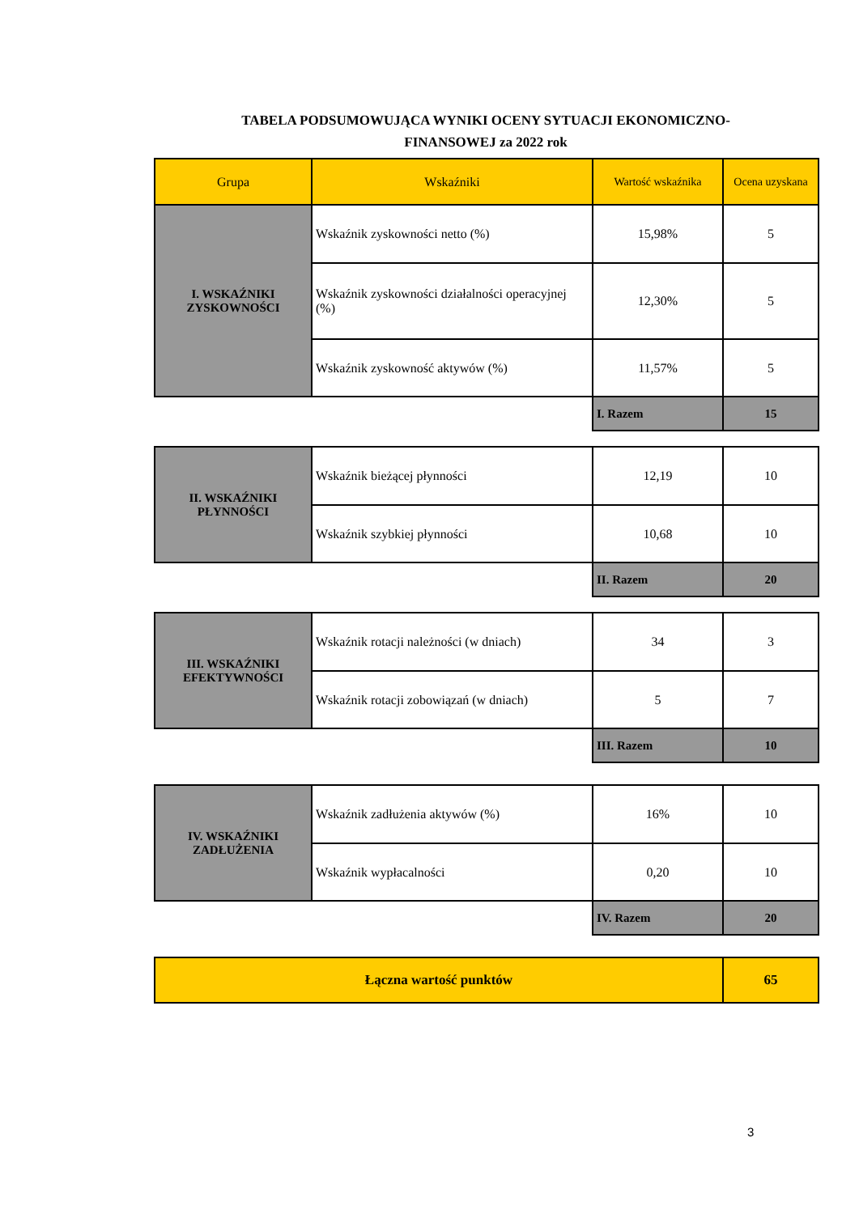TABELA PODSUMOWUJĄCA WYNIKI OCENY SYTUACJI EKONOMICZNO-
FINANSOWEJ za 2022 rok
| Grupa | Wskaźniki | Wartość wskaźnika | Ocena uzyskana |
| --- | --- | --- | --- |
| I. WSKAŹNIKI ZYSKOWNOŚCI | Wskaźnik zyskowności netto (%) | 15,98% | 5 |
| | Wskaźnik zyskowności działalności operacyjnej (%) | 12,30% | 5 |
| | Wskaźnik zyskowność aktywów (%) | 11,57% | 5 |
| | | I. Razem | 15 |
| II. WSKAŹNIKI PŁYNNOŚCI | Wskaźnik bieżącej płynności | 12,19 | 10 |
| | Wskaźnik szybkiej płynności | 10,68 | 10 |
| | | II. Razem | 20 |
| III. WSKAŹNIKI EFEKTYWNOŚCI | Wskaźnik rotacji należności (w dniach) | 34 | 3 |
| | Wskaźnik rotacji zobowiązań (w dniach) | 5 | 7 |
| | | III. Razem | 10 |
| IV. WSKAŹNIKI ZADŁUŻENIA | Wskaźnik zadłużenia aktywów (%) | 16% | 10 |
| | Wskaźnik wypłacalności | 0,20 | 10 |
| | | IV. Razem | 20 |
| Łączna wartość punktów | | | 65 |
3